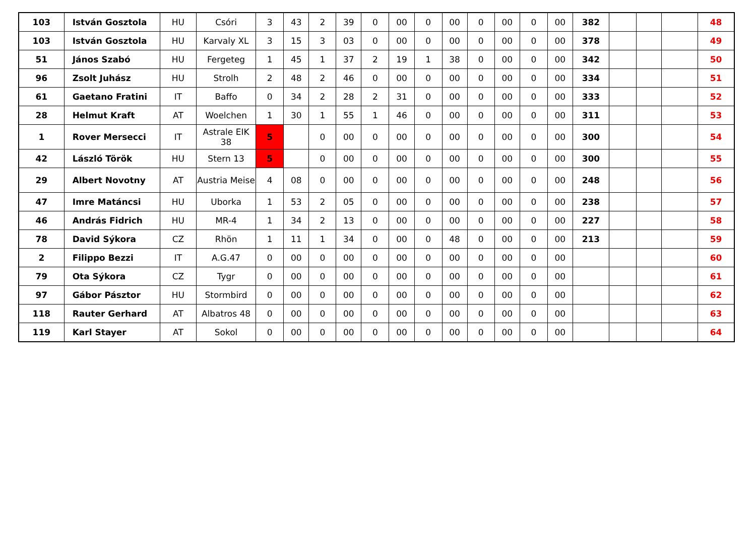| 103 | István Gosztola | HU | Csóri | 3 | 43 | 2 | 39 | 0 | 00 | 0 | 00 | 0 | 00 | 0 | 00 | 382 | | | | 48 |
| 103 | István Gosztola | HU | Karvaly XL | 3 | 15 | 3 | 03 | 0 | 00 | 0 | 00 | 0 | 00 | 0 | 00 | 378 | | | | 49 |
| 51 | János Szabó | HU | Fergeteg | 1 | 45 | 1 | 37 | 2 | 19 | 1 | 38 | 0 | 00 | 0 | 00 | 342 | | | | 50 |
| 96 | Zsolt Juhász | HU | Strolh | 2 | 48 | 2 | 46 | 0 | 00 | 0 | 00 | 0 | 00 | 0 | 00 | 334 | | | | 51 |
| 61 | Gaetano Fratini | IT | Baffo | 0 | 34 | 2 | 28 | 2 | 31 | 0 | 00 | 0 | 00 | 0 | 00 | 333 | | | | 52 |
| 28 | Helmut Kraft | AT | Woelchen | 1 | 30 | 1 | 55 | 1 | 46 | 0 | 00 | 0 | 00 | 0 | 00 | 311 | | | | 53 |
| 1 | Rover Mersecci | IT | Astrale EIK 38 | 5 | | 0 | 00 | 0 | 00 | 0 | 00 | 0 | 00 | 0 | 00 | 300 | | | | 54 |
| 42 | László Török | HU | Stern 13 | 5 | | 0 | 00 | 0 | 00 | 0 | 00 | 0 | 00 | 0 | 00 | 300 | | | | 55 |
| 29 | Albert Novotny | AT | Austria Meise | 4 | 08 | 0 | 00 | 0 | 00 | 0 | 00 | 0 | 00 | 0 | 00 | 248 | | | | 56 |
| 47 | Imre Matáncsi | HU | Uborka | 1 | 53 | 2 | 05 | 0 | 00 | 0 | 00 | 0 | 00 | 0 | 00 | 238 | | | | 57 |
| 46 | András Fidrich | HU | MR-4 | 1 | 34 | 2 | 13 | 0 | 00 | 0 | 00 | 0 | 00 | 0 | 00 | 227 | | | | 58 |
| 78 | David Sýkora | CZ | Rhön | 1 | 11 | 1 | 34 | 0 | 00 | 0 | 48 | 0 | 00 | 0 | 00 | 213 | | | | 59 |
| 2 | Filippo Bezzi | IT | A.G.47 | 0 | 00 | 0 | 00 | 0 | 00 | 0 | 00 | 0 | 00 | 0 | 00 | | | | | 60 |
| 79 | Ota Sýkora | CZ | Tygr | 0 | 00 | 0 | 00 | 0 | 00 | 0 | 00 | 0 | 00 | 0 | 00 | | | | | 61 |
| 97 | Gábor Pásztor | HU | Stormbird | 0 | 00 | 0 | 00 | 0 | 00 | 0 | 00 | 0 | 00 | 0 | 00 | | | | | 62 |
| 118 | Rauter Gerhard | AT | Albatros 48 | 0 | 00 | 0 | 00 | 0 | 00 | 0 | 00 | 0 | 00 | 0 | 00 | | | | | 63 |
| 119 | Karl Stayer | AT | Sokol | 0 | 00 | 0 | 00 | 0 | 00 | 0 | 00 | 0 | 00 | 0 | 00 | | | | | 64 |